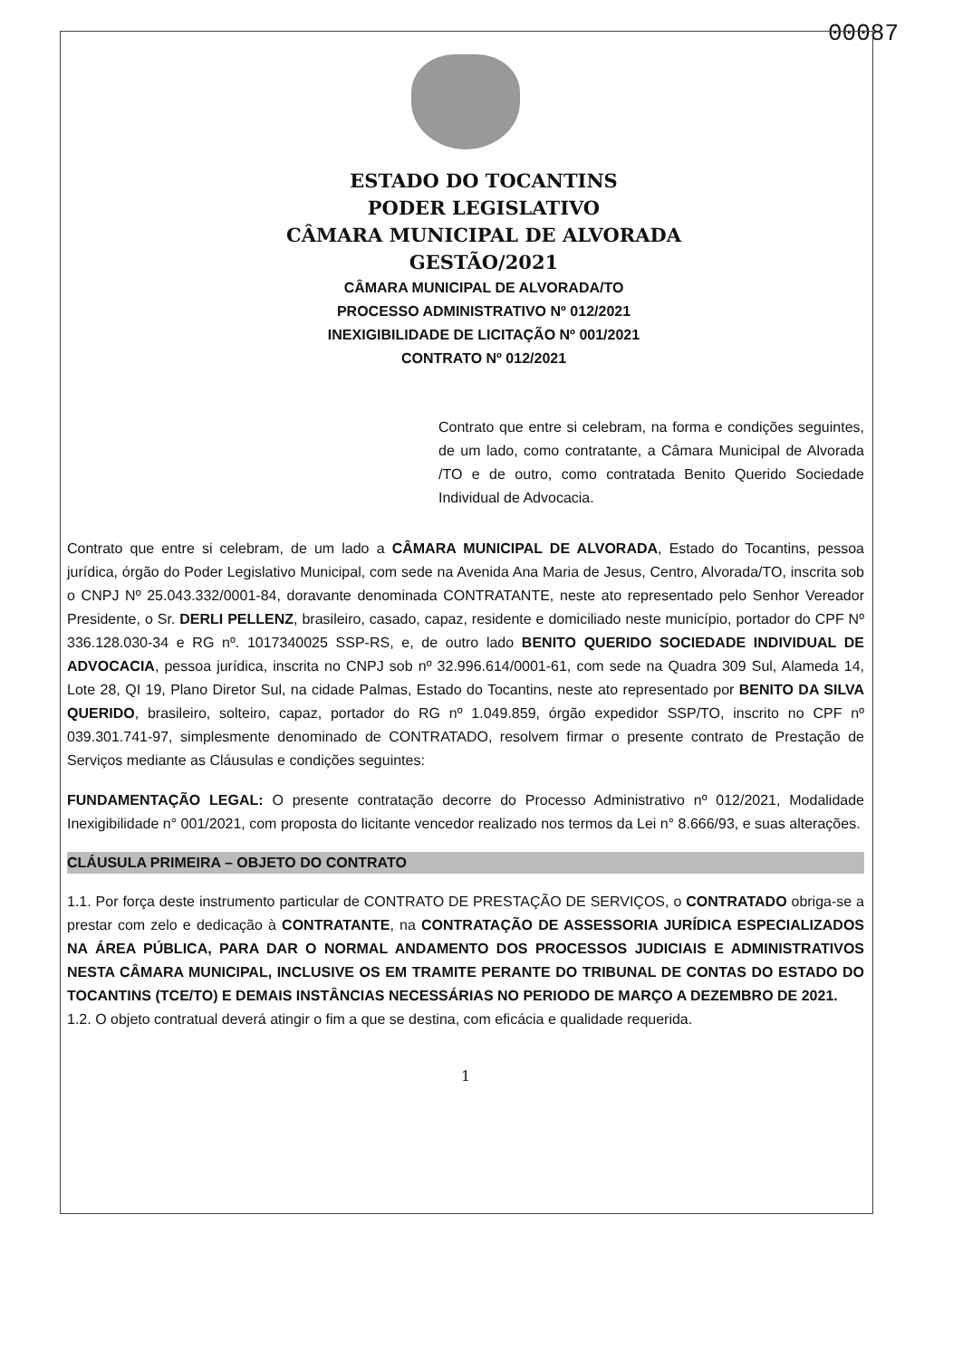00087
ESTADO DO TOCANTINS
PODER LEGISLATIVO
CÂMARA MUNICIPAL DE ALVORADA
GESTÃO/2021
CÂMARA MUNICIPAL DE ALVORADA/TO
PROCESSO ADMINISTRATIVO Nº 012/2021
INEXIGIBILIDADE DE LICITAÇÃO Nº 001/2021
CONTRATO Nº 012/2021
Contrato que entre si celebram, na forma e condições seguintes, de um lado, como contratante, a Câmara Municipal de Alvorada /TO e de outro, como contratada Benito Querido Sociedade Individual de Advocacia.
Contrato que entre si celebram, de um lado a CÂMARA MUNICIPAL DE ALVORADA, Estado do Tocantins, pessoa jurídica, órgão do Poder Legislativo Municipal, com sede na Avenida Ana Maria de Jesus, Centro, Alvorada/TO, inscrita sob o CNPJ Nº 25.043.332/0001-84, doravante denominada CONTRATANTE, neste ato representado pelo Senhor Vereador Presidente, o Sr. DERLI PELLENZ, brasileiro, casado, capaz, residente e domiciliado neste município, portador do CPF Nº 336.128.030-34 e RG nº. 1017340025 SSP-RS, e, de outro lado BENITO QUERIDO SOCIEDADE INDIVIDUAL DE ADVOCACIA, pessoa jurídica, inscrita no CNPJ sob nº 32.996.614/0001-61, com sede na Quadra 309 Sul, Alameda 14, Lote 28, QI 19, Plano Diretor Sul, na cidade Palmas, Estado do Tocantins, neste ato representado por BENITO DA SILVA QUERIDO, brasileiro, solteiro, capaz, portador do RG nº 1.049.859, órgão expedidor SSP/TO, inscrito no CPF nº 039.301.741-97, simplesmente denominado de CONTRATADO, resolvem firmar o presente contrato de Prestação de Serviços mediante as Cláusulas e condições seguintes:
FUNDAMENTAÇÃO LEGAL: O presente contratação decorre do Processo Administrativo nº 012/2021, Modalidade Inexigibilidade n° 001/2021, com proposta do licitante vencedor realizado nos termos da Lei n° 8.666/93, e suas alterações.
CLÁUSULA PRIMEIRA – OBJETO DO CONTRATO
1.1. Por força deste instrumento particular de CONTRATO DE PRESTAÇÃO DE SERVIÇOS, o CONTRATADO obriga-se a prestar com zelo e dedicação à CONTRATANTE, na CONTRATAÇÃO DE ASSESSORIA JURÍDICA ESPECIALIZADOS NA ÁREA PÚBLICA, PARA DAR O NORMAL ANDAMENTO DOS PROCESSOS JUDICIAIS E ADMINISTRATIVOS NESTA CÂMARA MUNICIPAL, INCLUSIVE OS EM TRAMITE PERANTE DO TRIBUNAL DE CONTAS DO ESTADO DO TOCANTINS (TCE/TO) E DEMAIS INSTÂNCIAS NECESSÁRIAS NO PERIODO DE MARÇO A DEZEMBRO DE 2021.
1.2. O objeto contratual deverá atingir o fim a que se destina, com eficácia e qualidade requerida.
1